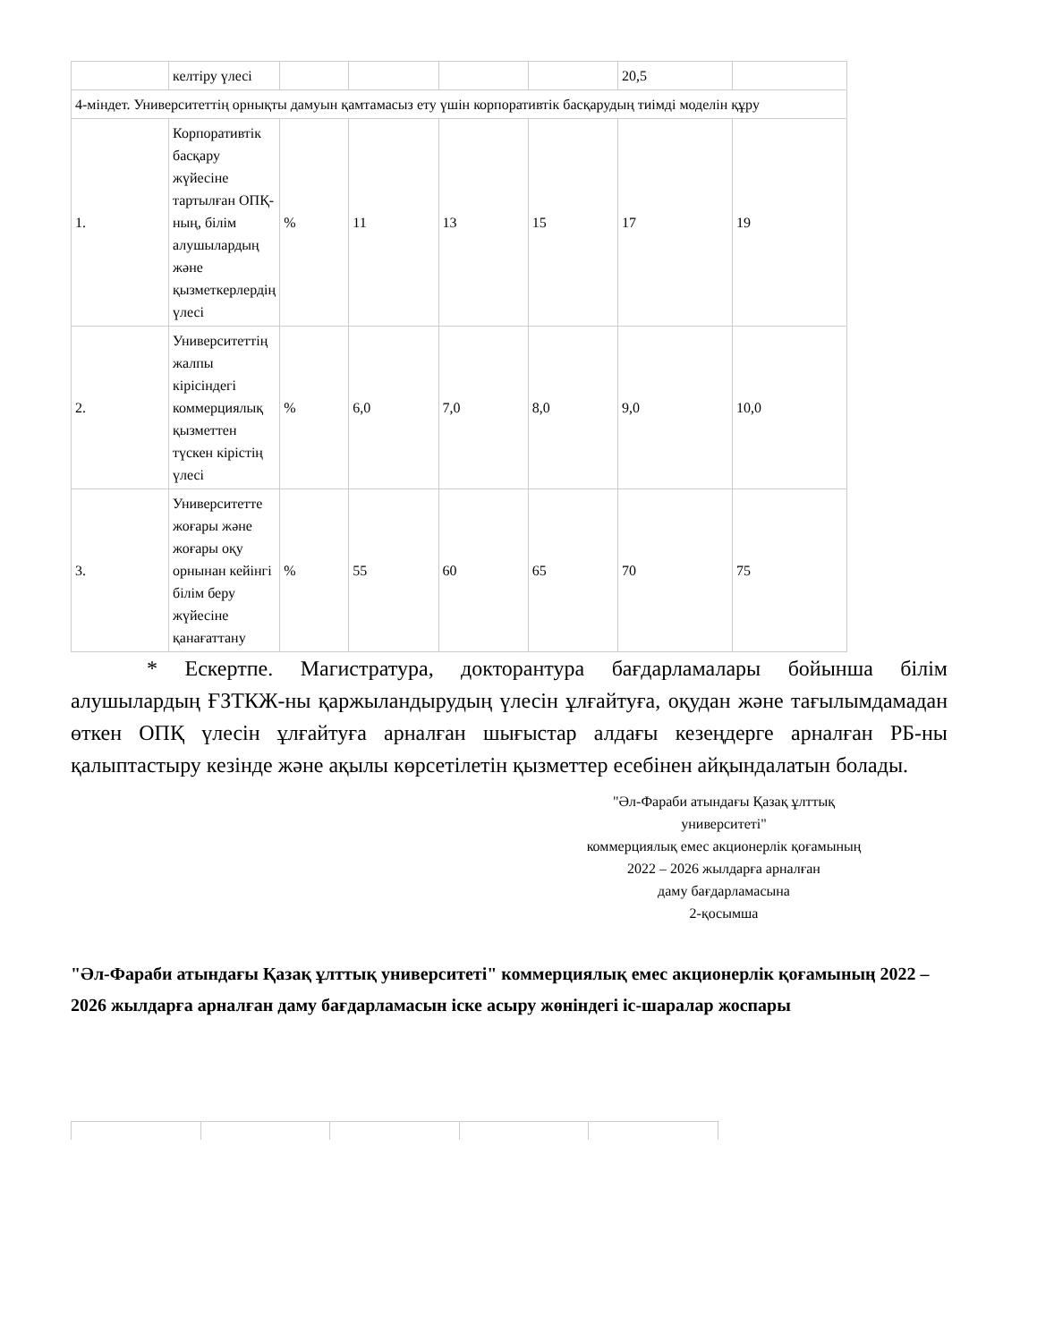| | келтіру үлесі | | | | | 20,5 | |
| 4-міндет. Университеттің орнықты дамуын қамтамасыз ету үшін корпоративтік басқарудың тиімді моделін құру | | | | | | | |
| 1. | Корпоративтік басқару жүйесіне тартылған ОПҚ-ның, білім алушылардың және қызметкерлердің үлесі | % | 11 | 13 | 15 | 17 | 19 |
| 2. | Университеттің жалпы кірісіндегі коммерциялық қызметтен түскен кірістің үлесі | % | 6,0 | 7,0 | 8,0 | 9,0 | 10,0 |
| 3. | Университетте жоғары және жоғары оқу орнынан кейінгі білім беру жүйесіне қанағаттану | % | 55 | 60 | 65 | 70 | 75 |
* Ескертпе. Магистратура, докторантура бағдарламалары бойынша білім алушылардың ҒЗТКЖ-ны қаржыландырудың үлесін ұлғайтуға, оқудан және тағылымдамадан өткен ОПҚ үлесін ұлғайтуға арналған шығыстар алдағы кезеңдерге арналған РБ-ны қалыптастыру кезінде және ақылы көрсетілетін қызметтер есебінен айқындалатын болады.
"Әл-Фараби атындағы Қазақ ұлттық университеті"
коммерциялық емес акционерлік қоғамының
2022 – 2026 жылдарға арналған
даму бағдарламасына
2-қосымша
"Әл-Фараби атындағы Қазақ ұлттық университеті" коммерциялық емес акционерлік қоғамының 2022 – 2026 жылдарға арналған даму бағдарламасын іске асыру жөніндегі іс-шаралар жоспары